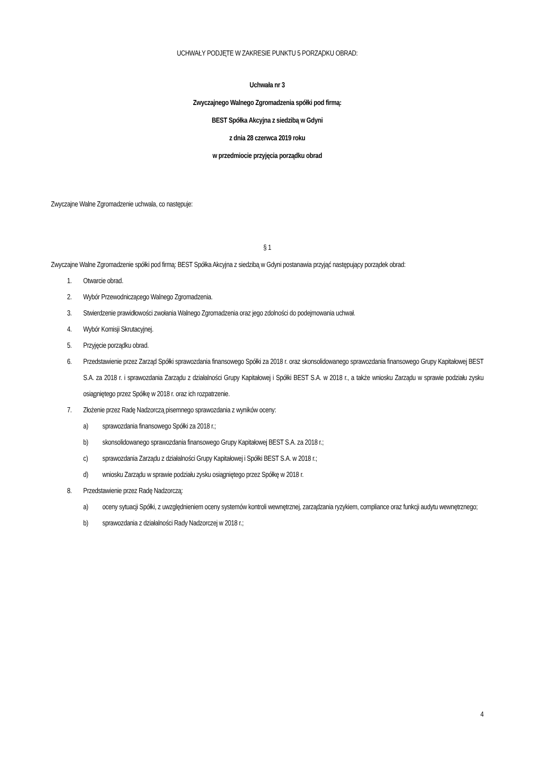UCHWAŁY PODJĘTE W ZAKRESIE PUNKTU 5 PORZĄDKU OBRAD:
Uchwała nr 3
Zwyczajnego Walnego Zgromadzenia spółki pod firmą:
BEST Spółka Akcyjna z siedzibą w Gdyni
z dnia 28 czerwca 2019 roku
w przedmiocie przyjęcia porządku obrad
Zwyczajne Walne Zgromadzenie uchwala, co następuje:
§ 1
Zwyczajne Walne Zgromadzenie spółki pod firmą: BEST Spółka Akcyjna z siedzibą w Gdyni postanawia przyjąć następujący porządek obrad:
1. Otwarcie obrad.
2. Wybór Przewodniczącego Walnego Zgromadzenia.
3. Stwierdzenie prawidłowości zwołania Walnego Zgromadzenia oraz jego zdolności do podejmowania uchwał.
4. Wybór Komisji Skrutacyjnej.
5. Przyjęcie porządku obrad.
6. Przedstawienie przez Zarząd Spółki sprawozdania finansowego Spółki za 2018 r. oraz skonsolidowanego sprawozdania finansowego Grupy Kapitałowej BEST S.A. za 2018 r. i sprawozdania Zarządu z działalności Grupy Kapitałowej i Spółki BEST S.A. w 2018 r., a także wniosku Zarządu w sprawie podziału zysku osiągniętego przez Spółkę w 2018 r. oraz ich rozpatrzenie.
7. Złożenie przez Radę Nadzorczą pisemnego sprawozdania z wyników oceny:
a) sprawozdania finansowego Spółki za 2018 r.;
b) skonsolidowanego sprawozdania finansowego Grupy Kapitałowej BEST S.A. za 2018 r.;
c) sprawozdania Zarządu z działalności Grupy Kapitałowej i Spółki BEST S.A. w 2018 r.;
d) wniosku Zarządu w sprawie podziału zysku osiągniętego przez Spółkę w 2018 r.
8. Przedstawienie przez Radę Nadzorczą:
a) oceny sytuacji Spółki, z uwzględnieniem oceny systemów kontroli wewnętrznej, zarządzania ryzykiem, compliance oraz funkcji audytu wewnętrznego;
b) sprawozdania z działalności Rady Nadzorczej w 2018 r.;
4